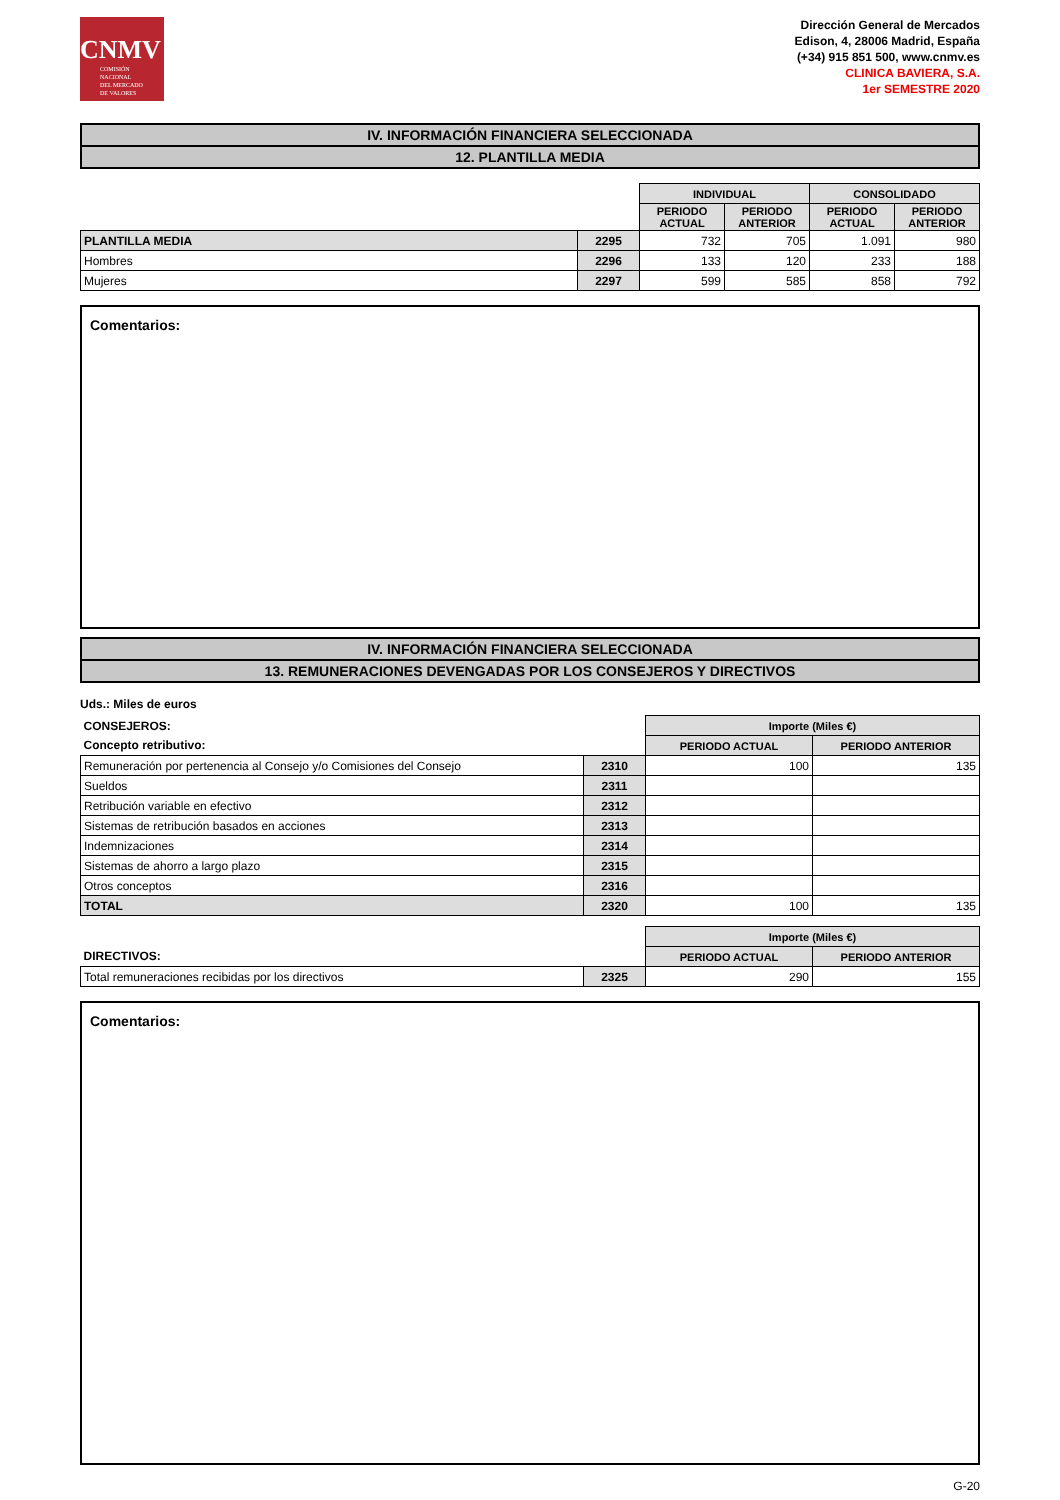CNMV
COMISIÓN
NACIONAL
DEL MERCADO
DE VALORES
Dirección General de Mercados
Edison, 4, 28006 Madrid, España
(+34) 915 851 500, www.cnmv.es
CLINICA BAVIERA, S.A.
1er SEMESTRE 2020
IV. INFORMACIÓN FINANCIERA SELECCIONADA
12. PLANTILLA MEDIA
| | | INDIVIDUAL | | CONSOLIDADO | |
| --- | --- | --- | --- | --- | --- |
| | | PERIODO ACTUAL | PERIODO ANTERIOR | PERIODO ACTUAL | PERIODO ANTERIOR |
| PLANTILLA MEDIA | 2295 | 732 | 705 | 1.091 | 980 |
| Hombres | 2296 | 133 | 120 | 233 | 188 |
| Mujeres | 2297 | 599 | 585 | 858 | 792 |
Comentarios:
IV. INFORMACIÓN FINANCIERA SELECCIONADA
13. REMUNERACIONES DEVENGADAS POR LOS CONSEJEROS Y DIRECTIVOS
Uds.: Miles de euros
| CONSEJEROS: | | Importe (Miles €) | |
| Concepto retributivo: | | PERIODO ACTUAL | PERIODO ANTERIOR |
| Remuneración por pertenencia al Consejo y/o Comisiones del Consejo | 2310 | 100 | 135 |
| Sueldos | 2311 | | |
| Retribución variable en efectivo | 2312 | | |
| Sistemas de retribución basados en acciones | 2313 | | |
| Indemnizaciones | 2314 | | |
| Sistemas de ahorro a largo plazo | 2315 | | |
| Otros conceptos | 2316 | | |
| TOTAL | 2320 | 100 | 135 |
| | | Importe (Miles €) | |
| DIRECTIVOS: | | PERIODO ACTUAL | PERIODO ANTERIOR |
| Total remuneraciones recibidas por los directivos | 2325 | 290 | 155 |
Comentarios:
G-20